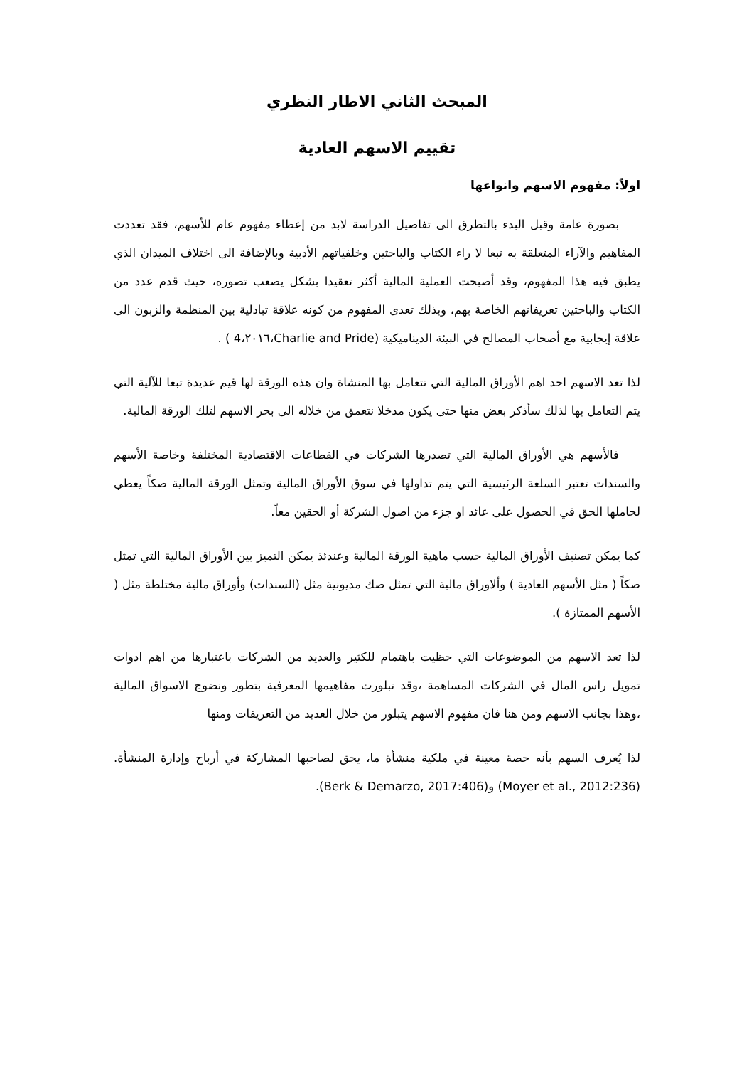المبحث الثاني الاطار النظري
تقييم الاسهم العادية
اولاً: مفهوم الاسهم وانواعها
بصورة عامة وقبل البدء بالتطرق الى تفاصيل الدراسة لابد من إعطاء مفهوم عام للأسهم، فقد تعددت المفاهيم والآراء المتعلقة به تبعا لا راء الكتاب والباحثين وخلفياتهم الأدبية وبالإضافة الى اختلاف الميدان الذي يطبق فيه هذا المفهوم، وقد أصبحت العملية المالية أكثر تعقيدا بشكل يصعب تصوره، حيث قدم عدد من الكتاب والباحثين تعريفاتهم الخاصة بهم، وبذلك تعدى المفهوم من كونه علاقة تبادلية بين المنظمة والزبون الى علاقة إيجابية مع أصحاب المصالح في البيئة الديناميكية (Charlie and Pride،٢٠١٦،4 ) .
لذا تعد الاسهم احد اهم الأوراق المالية التي تتعامل بها المنشاة وان هذه الورقة لها قيم عديدة تبعا للآلية التي يتم التعامل بها لذلك سأذكر بعض منها حتى يكون مدخلا نتعمق من خلاله الى بحر الاسهم لتلك الورقة المالية.
فالأسهم هي الأوراق المالية التي تصدرها الشركات في القطاعات الاقتصادية المختلفة وخاصة الأسهم والسندات تعتبر السلعة الرئيسية التي يتم تداولها في سوق الأوراق المالية وتمثل الورقة المالية صكاً يعطي لحاملها الحق في الحصول على عائد او جزء من اصول الشركة أو الحقين معاً.
كما يمكن تصنيف الأوراق المالية حسب ماهية الورقة المالية وعندئذ يمكن التميز بين الأوراق المالية التي تمثل صكاً ( مثل الأسهم العادية ) وألاوراق مالية التي تمثل صك مديونية مثل (السندات) وأوراق مالية مختلطة مثل ( الأسهم الممتازة ).
لذا تعد الاسهم من الموضوعات التي حظيت باهتمام للكثير والعديد من الشركات باعتبارها من اهم ادوات تمويل راس المال في الشركات المساهمة ،وقد تبلورت مفاهيمها المعرفية بتطور ونضوج الاسواق المالية ،وهذا بجانب الاسهم ومن هنا فان مفهوم الاسهم يتبلور من خلال العديد من التعريفات ومنها
لذا يُعرف السهم بأنه حصة معينة في ملكية منشأة ما، يحق لصاحبها المشاركة في أرباح وإدارة المنشأة. (Moyer et al., 2012:236) و(Berk & Demarzo, 2017:406).